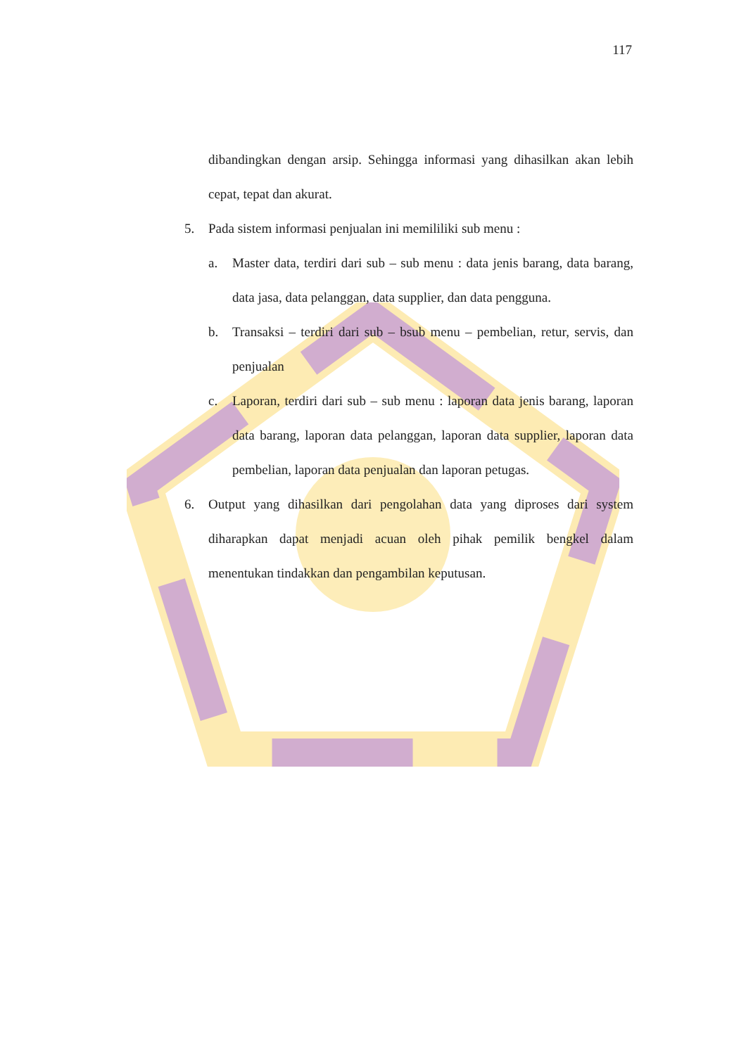117
dibandingkan dengan arsip. Sehingga informasi yang dihasilkan akan lebih cepat, tepat dan akurat.
5. Pada sistem informasi penjualan ini memililiki sub menu :
a. Master data, terdiri dari sub – sub menu : data jenis barang, data barang, data jasa, data pelanggan, data supplier, dan data pengguna.
b. Transaksi – terdiri dari sub – bsub menu – pembelian, retur, servis, dan penjualan
c. Laporan, terdiri dari sub – sub menu : laporan data jenis barang, laporan data barang, laporan data pelanggan, laporan data supplier, laporan data pembelian, laporan data penjualan dan laporan petugas.
6. Output yang dihasilkan dari pengolahan data yang diproses dari system diharapkan dapat menjadi acuan oleh pihak pemilik bengkel dalam menentukan tindakkan dan pengambilan keputusan.